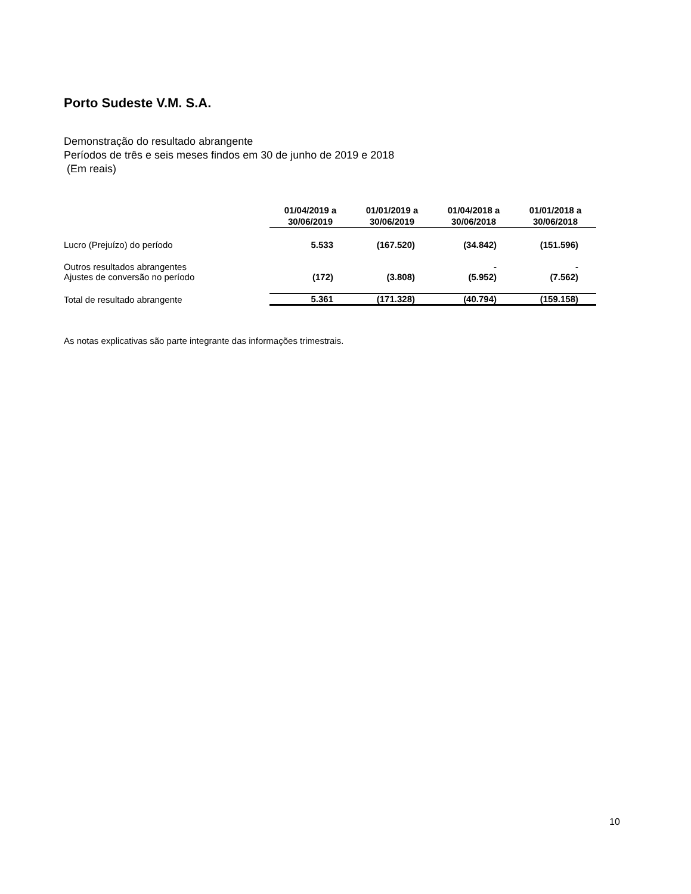Porto Sudeste V.M. S.A.
Demonstração do resultado abrangente
Períodos de três e seis meses findos em 30 de junho de 2019 e 2018
(Em reais)
| | 01/04/2019 a 30/06/2019 | 01/01/2019 a 30/06/2019 | 01/04/2018 a 30/06/2018 | 01/01/2018 a 30/06/2018 |
| Lucro (Prejuízo) do período | 5.533 | (167.520) | (34.842) | (151.596) |
| Outros resultados abrangentes | | | - | - |
| Ajustes de conversão no período | (172) | (3.808) | (5.952) | (7.562) |
| Total de resultado abrangente | 5.361 | (171.328) | (40.794) | (159.158) |
As notas explicativas são parte integrante das informações trimestrais.
10